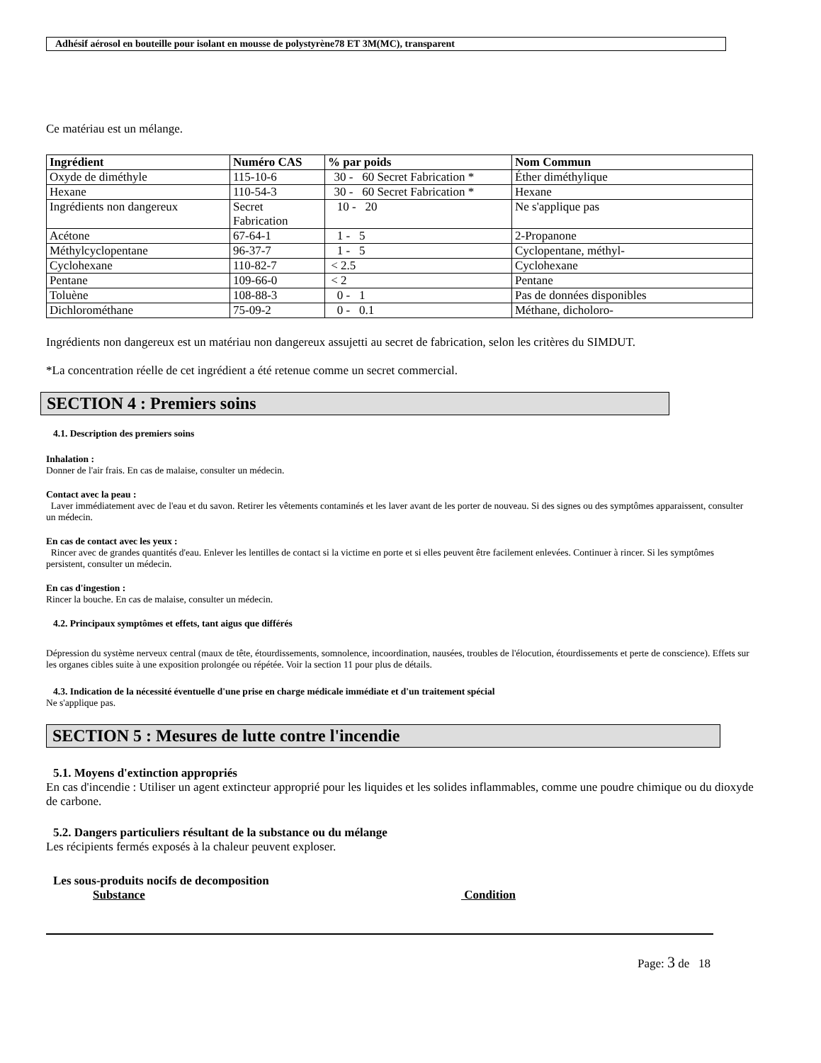Adhésif aérosol en bouteille pour isolant en mousse de polystyrène78 ET 3M(MC), transparent
Ce matériau est un mélange.
| Ingrédient | Numéro CAS | % par poids | Nom Commun |
| --- | --- | --- | --- |
| Oxyde de diméthyle | 115-10-6 | 30 - 60 Secret Fabrication * | Éther diméthylique |
| Hexane | 110-54-3 | 30 - 60 Secret Fabrication * | Hexane |
| Ingrédients non dangereux | Secret Fabrication | 10 - 20 | Ne s'applique pas |
| Acétone | 67-64-1 | 1 - 5 | 2-Propanone |
| Méthylcyclopentane | 96-37-7 | 1 - 5 | Cyclopentane, méthyl- |
| Cyclohexane | 110-82-7 | < 2.5 | Cyclohexane |
| Pentane | 109-66-0 | < 2 | Pentane |
| Toluène | 108-88-3 | 0 - 1 | Pas de données disponibles |
| Dichlorométhane | 75-09-2 | 0 - 0.1 | Méthane, dicholoro- |
Ingrédients non dangereux est un matériau non dangereux assujetti au secret de fabrication, selon les critères du SIMDUT.
*La concentration réelle de cet ingrédient a été retenue comme un secret commercial.
SECTION 4 : Premiers soins
4.1. Description des premiers soins
Inhalation :
Donner de l'air frais. En cas de malaise, consulter un médecin.
Contact avec la peau :
Laver immédiatement avec de l'eau et du savon. Retirer les vêtements contaminés et les laver avant de les porter de nouveau. Si des signes ou des symptômes apparaissent, consulter un médecin.
En cas de contact avec les yeux :
Rincer avec de grandes quantités d'eau. Enlever les lentilles de contact si la victime en porte et si elles peuvent être facilement enlevées. Continuer à rincer. Si les symptômes persistent, consulter un médecin.
En cas d'ingestion :
Rincer la bouche. En cas de malaise, consulter un médecin.
4.2. Principaux symptômes et effets, tant aigus que différés
Dépression du système nerveux central (maux de tête, étourdissements, somnolence, incoordination, nausées, troubles de l'élocution, étourdissements et perte de conscience). Effets sur les organes cibles suite à une exposition prolongée ou répétée. Voir la section 11 pour plus de détails.
4.3. Indication de la nécessité éventuelle d'une prise en charge médicale immédiate et d'un traitement spécial
Ne s'applique pas.
SECTION 5 : Mesures de lutte contre l'incendie
5.1. Moyens d'extinction appropriés
En cas d'incendie : Utiliser un agent extincteur approprié pour les liquides et les solides inflammables, comme une poudre chimique ou du dioxyde de carbone.
5.2. Dangers particuliers résultant de la substance ou du mélange
Les récipients fermés exposés à la chaleur peuvent exploser.
Les sous-produits nocifs de decomposition
Substance Condition
Page: 3 de 18